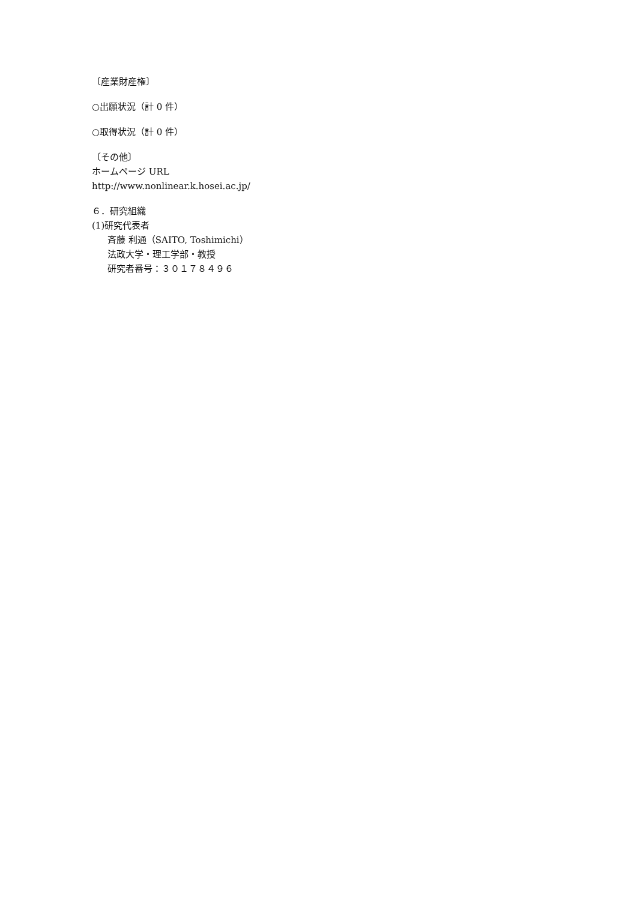〔産業財産権〕
○出願状況（計 0 件）
○取得状況（計 0 件）
〔その他〕
ホームページ URL
http://www.nonlinear.k.hosei.ac.jp/
６．研究組織
(1)研究代表者
斉藤 利通（SAITO, Toshimichi）
法政大学・理工学部・教授
研究者番号：３０１７８４９６